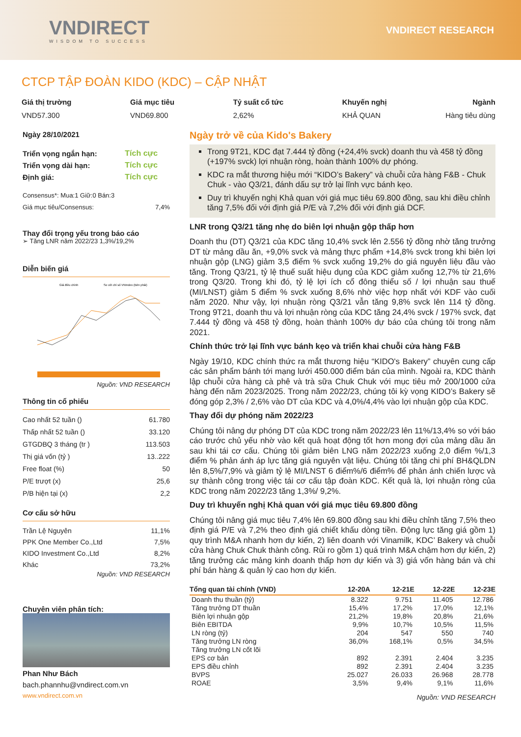VNDIRECT
WISDOM TO SUCCESS
VNDIRECT RESEARCH
CTCP TẬP ĐOÀN KIDO (KDC) – CẬP NHẬT
Giá thị trường
VND57.300
Giá mục tiêu
VND69.800
Tỷ suất cổ tức
2,62%
Khuyến nghị
KHẢ QUAN
Ngành
Hàng tiêu dùng
Ngày 28/10/2021
| Triển vọng ngắn hạn: | Tích cực |
| Triển vọng dài hạn: | Tích cực |
| Định giá: | Tích cực |
Consensus*: Mua:1 Giữ:0 Bán:3
| Giá mục tiêu/Consensus: | 7,4% |
Thay đổi trọng yếu trong báo cáo
➢ Tăng LNR năm 2022/23 1,3%/19,2%
Diễn biến giá
Giá điều chỉnh
So với chỉ số VNIndex (Bên phải)
Nguồn: VND RESEARCH
Thông tin cổ phiếu
| Cao nhất 52 tuần () | 61.780 |
| Thấp nhất 52 tuần () | 33.120 |
| GTGDBQ 3 tháng (tr ) | 113.503 |
| Thị giá vốn (tỷ ) | 13..222 |
| Free float (%) | 50 |
| P/E trượt (x) | 25,6 |
| P/B hiện tại (x) | 2,2 |
Cơ cấu sở hữu
| Trần Lệ Nguyên | 11,1% |
| PPK One Member Co.,Ltd | 7,5% |
| KIDO Investment Co.,Ltd | 8,2% |
| Khác | 73,2% |
Nguồn: VND RESEARCH
Chuyên viên phân tích:
Phan Như Bách
bach.phannhu@vndirect.com.vn
www.vndirect.com.vn
Ngày trở về của Kido's Bakery
Trong 9T21, KDC đạt 7.444 tỷ đồng (+24,4% svck) doanh thu và 458 tỷ đồng (+197% svck) lợi nhuận ròng, hoàn thành 100% dự phóng.
KDC ra mắt thương hiệu mới “KIDO’s Bakery” và chuỗi cửa hàng F&B - Chuk Chuk - vào Q3/21, đánh dấu sự trở lại lĩnh vực bánh kẹo.
Duy trì khuyến nghị Khả quan với giá mục tiêu 69.800 đồng, sau khi điều chỉnh tăng 7,5% đối với định giá P/E và 7,2% đối với định giá DCF.
LNR trong Q3/21 tăng nhẹ do biên lợi nhuận gộp thấp hơn
Doanh thu (DT) Q3/21 của KDC tăng 10,4% svck lên 2.556 tỷ đồng nhờ tăng trưởng DT từ mảng dầu ăn, +9,0% svck và mảng thực phẩm +14,8% svck trong khi biên lợi nhuận gộp (LNG) giảm 3,5 điểm % svck xuống 19,2% do giá nguyên liệu đầu vào tăng. Trong Q3/21, tỷ lệ thuế suất hiệu dụng của KDC giảm xuống 12,7% từ 21,6% trong Q3/20. Trong khi đó, tỷ lệ lợi ích cổ đông thiểu số / lợi nhuận sau thuế (MI/LNST) giảm 5 điểm % svck xuống 8,6% nhờ việc hợp nhất với KDF vào cuối năm 2020. Như vậy, lợi nhuận ròng Q3/21 vẫn tăng 9,8% svck lên 114 tỷ đồng. Trong 9T21, doanh thu và lợi nhuận ròng của KDC tăng 24,4% svck / 197% svck, đạt 7.444 tỷ đồng và 458 tỷ đồng, hoàn thành 100% dự báo của chúng tôi trong năm 2021.
Chính thức trở lại lĩnh vực bánh kẹo và triển khai chuỗi cửa hàng F&B
Ngày 19/10, KDC chính thức ra mắt thương hiệu “KIDO's Bakery” chuyên cung cấp các sản phẩm bánh tới mạng lưới 450.000 điểm bán của mình. Ngoài ra, KDC thành lập chuỗi cửa hàng cà phê và trà sữa Chuk Chuk với mục tiêu mở 200/1000 cửa hàng đến năm 2023/2025. Trong năm 2022/23, chúng tôi kỳ vọng KIDO’s Bakery sẽ đóng góp 2,3% / 2,6% vào DT của KDC và 4,0%/4,4% vào lợi nhuận gộp của KDC.
Thay đổi dự phóng năm 2022/23
Chúng tôi nâng dự phóng DT của KDC trong năm 2022/23 lên 11%/13,4% so với báo cáo trước chủ yếu nhờ vào kết quả hoạt động tốt hơn mong đợi của mảng dầu ăn sau khi tái cơ cấu. Chúng tôi giảm biên LNG năm 2022/23 xuống 2,0 điểm %/1,3 điểm % phản ánh áp lực tăng giá nguyên vật liệu. Chúng tôi tăng chi phí BH&QLDN lên 8,5%/7,9% và giảm tỷ lệ MI/LNST 6 điểm%/6 điểm% để phản ánh chiến lược và sự thành công trong việc tái cơ cấu tập đoàn KDC. Kết quả là, lợi nhuận ròng của KDC trong năm 2022/23 tăng 1,3%/ 9,2%.
Duy trì khuyến nghị Khả quan với giá mục tiêu 69.800 đồng
Chúng tôi nâng giá mục tiêu 7,4% lên 69.800 đồng sau khi điều chỉnh tăng 7,5% theo định giá P/E và 7,2% theo định giá chiết khấu dòng tiền. Động lực tăng giá gồm 1) quy trình M&A nhanh hơn dự kiến, 2) liên doanh với Vinamilk, KDC’ Bakery và chuỗi cửa hàng Chuk Chuk thành công. Rủi ro gồm 1) quá trình M&A chậm hơn dự kiến, 2) tăng trưởng các mảng kinh doanh thấp hơn dự kiến và 3) giá vốn hàng bán và chi phí bán hàng & quản lý cao hơn dự kiến.
| Tổng quan tài chính (VND) | 12-20A | 12-21E | 12-22E | 12-23E |
| --- | --- | --- | --- | --- |
| Doanh thu thuần (tỷ) | 8.322 | 9.751 | 11.405 | 12.786 |
| Tăng trưởng DT thuần | 15,4% | 17,2% | 17,0% | 12,1% |
| Biên lợi nhuận gộp | 21,2% | 19,8% | 20,8% | 21,6% |
| Biên EBITDA | 9,9% | 10,7% | 10,5% | 11,5% |
| LN ròng (tỷ) | 204 | 547 | 550 | 740 |
| Tăng trưởng LN ròng | 36,0% | 168,1% | 0,5% | 34,5% |
| Tăng trưởng LN cốt lõi | | | | |
| EPS cơ bản | 892 | 2.391 | 2.404 | 3.235 |
| EPS điều chỉnh | 892 | 2.391 | 2.404 | 3.235 |
| BVPS | 25.027 | 26.033 | 26.968 | 28.778 |
| ROAE | 3,5% | 9,4% | 9,1% | 11,6% |
Nguồn: VND RESEARCH